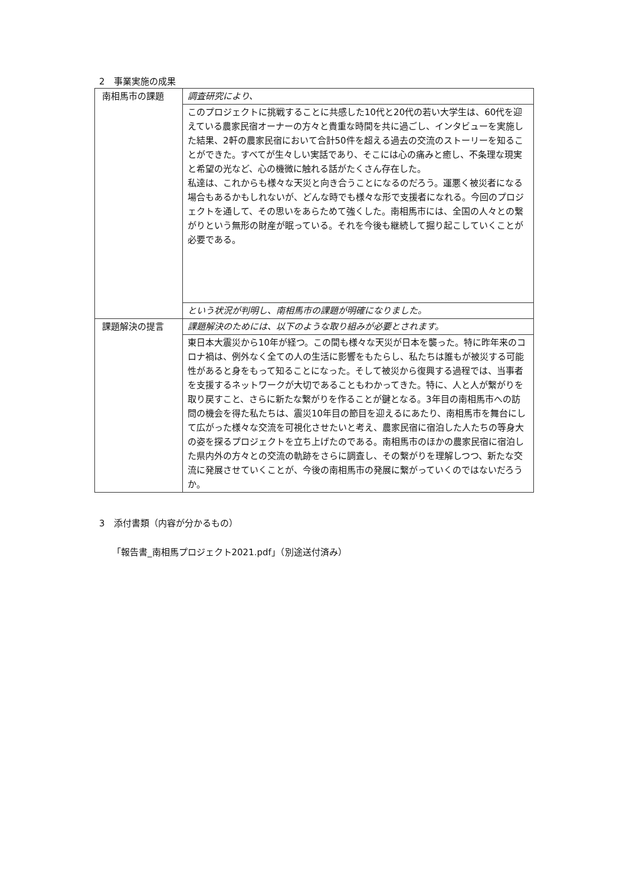2　事業実施の成果
| 南相馬市の課題 | 調査研究により、 |
| | このプロジェクトに挑戦することに共感した10代と20代の若い大学生は、60代を迎えている農家民宿オーナーの方々と貴重な時間を共に過ごし、インタビューを実施した結果、2軒の農家民宿において合計50件を超える過去の交流のストーリーを知ることができた。すべてが生々しい実話であり、そこには心の痛みと癒し、不条理な現実と希望の光など、心の機微に触れる話がたくさん存在した。 私達は、これからも様々な天災と向き合うことになるのだろう。運悪く被災者になる場合もあるかもしれないが、どんな時でも様々な形で支援者になれる。今回のプロジェクトを通して、その思いをあらためて強くした。南相馬市には、全国の人々との繋がりという無形の財産が眠っている。それを今後も継続して掘り起こしていくことが必要である。 |
| | という状況が判明し、南相馬市の課題が明確になりました。 |
| 課題解決の提言 | 課題解決のためには、以下のような取り組みが必要とされます。 |
| | 東日本大震災から10年が経つ。この間も様々な天災が日本を襲った。特に昨年来のコロナ禍は、例外なく全ての人の生活に影響をもたらし、私たちは誰もが被災する可能性があると身をもって知ることになった。そして被災から復興する過程では、当事者を支援するネットワークが大切であることもわかってきた。特に、人と人が繋がりを取り戻すこと、さらに新たな繋がりを作ることが鍵となる。3年目の南相馬市への訪問の機会を得た私たちは、震災10年目の節目を迎えるにあたり、南相馬市を舞台にして広がった様々な交流を可視化させたいと考え、農家民宿に宿泊した人たちの等身大の姿を探るプロジェクトを立ち上げたのである。南相馬市のほかの農家民宿に宿泊した県内外の方々との交流の軌跡をさらに調査し、その繋がりを理解しつつ、新たな交流に発展させていくことが、今後の南相馬市の発展に繋がっていくのではないだろうか。 |
3　添付書類（内容が分かるもの）
「報告書_南相馬プロジェクト2021.pdf」（別途送付済み）